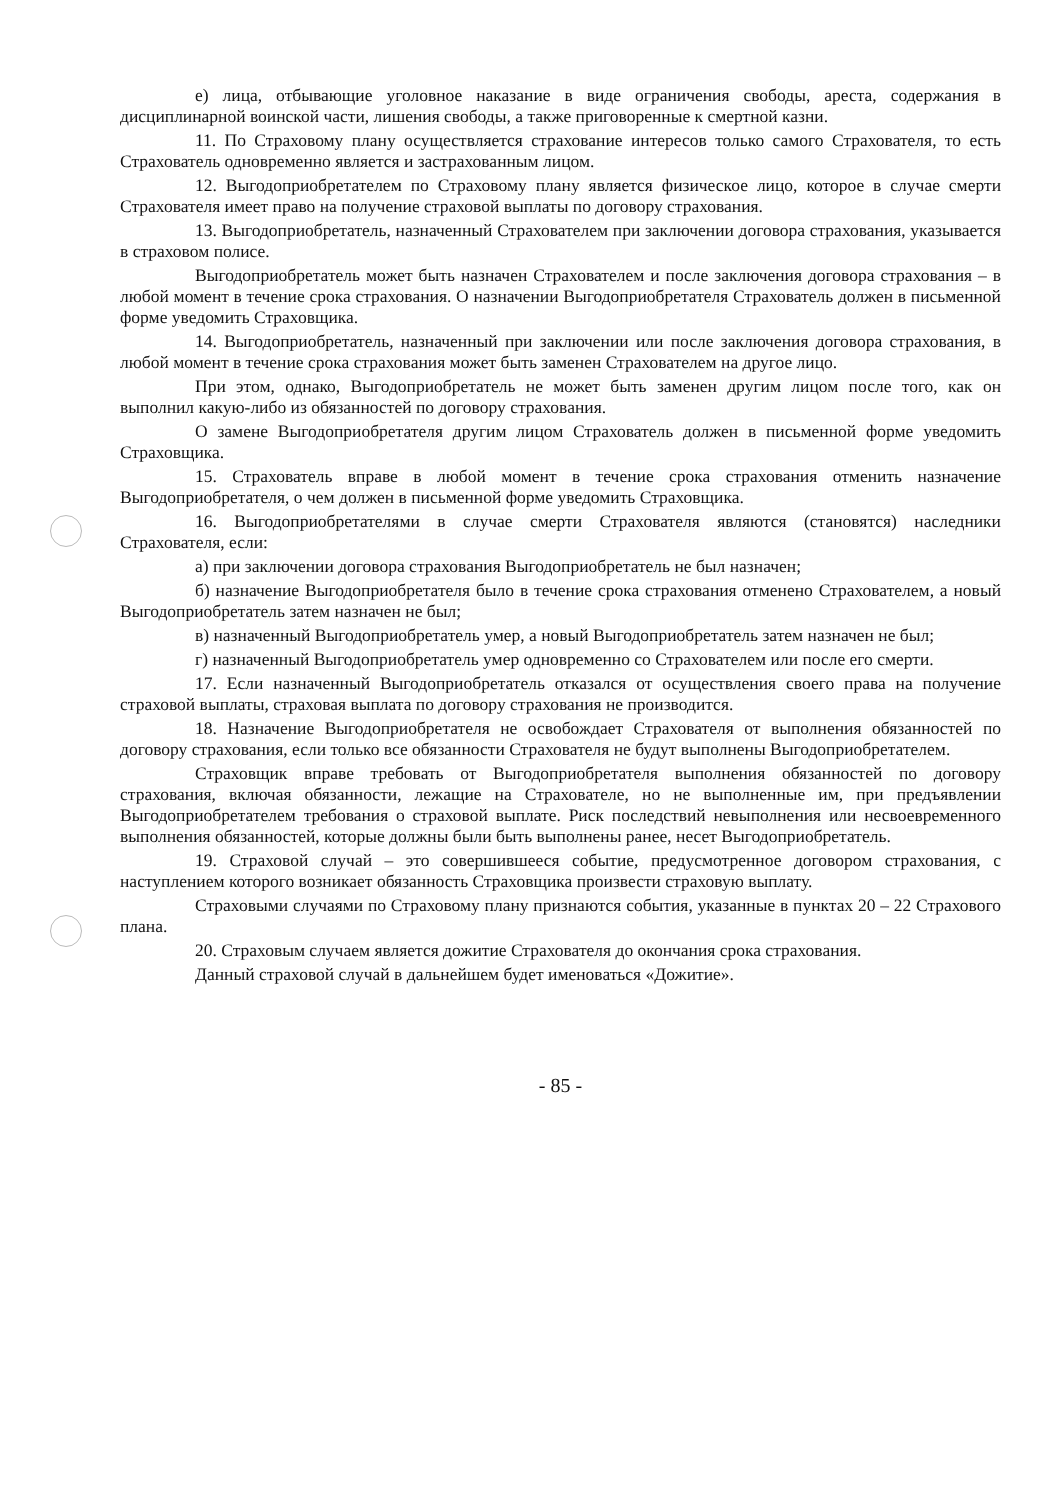е) лица, отбывающие уголовное наказание в виде ограничения свободы, ареста, содержания в дисциплинарной воинской части, лишения свободы, а также приговоренные к смертной казни.
11. По Страховому плану осуществляется страхование интересов только самого Страхователя, то есть Страхователь одновременно является и застрахованным лицом.
12. Выгодоприобретателем по Страховому плану является физическое лицо, которое в случае смерти Страхователя имеет право на получение страховой выплаты по договору страхования.
13. Выгодоприобретатель, назначенный Страхователем при заключении договора страхования, указывается в страховом полисе.
Выгодоприобретатель может быть назначен Страхователем и после заключения договора страхования – в любой момент в течение срока страхования. О назначении Выгодоприобретателя Страхователь должен в письменной форме уведомить Страховщика.
14. Выгодоприобретатель, назначенный при заключении или после заключения договора страхования, в любой момент в течение срока страхования может быть заменен Страхователем на другое лицо.
При этом, однако, Выгодоприобретатель не может быть заменен другим лицом после того, как он выполнил какую-либо из обязанностей по договору страхования.
О замене Выгодоприобретателя другим лицом Страхователь должен в письменной форме уведомить Страховщика.
15. Страхователь вправе в любой момент в течение срока страхования отменить назначение Выгодоприобретателя, о чем должен в письменной форме уведомить Страховщика.
16. Выгодоприобретателями в случае смерти Страхователя являются (становятся) наследники Страхователя, если:
а) при заключении договора страхования Выгодоприобретатель не был назначен;
б) назначение Выгодоприобретателя было в течение срока страхования отменено Страхователем, а новый Выгодоприобретатель затем назначен не был;
в) назначенный Выгодоприобретатель умер, а новый Выгодоприобретатель затем назначен не был;
г) назначенный Выгодоприобретатель умер одновременно со Страхователем или после его смерти.
17. Если назначенный Выгодоприобретатель отказался от осуществления своего права на получение страховой выплаты, страховая выплата по договору страхования не производится.
18. Назначение Выгодоприобретателя не освобождает Страхователя от выполнения обязанностей по договору страхования, если только все обязанности Страхователя не будут выполнены Выгодоприобретателем.
Страховщик вправе требовать от Выгодоприобретателя выполнения обязанностей по договору страхования, включая обязанности, лежащие на Страхователе, но не выполненные им, при предъявлении Выгодоприобретателем требования о страховой выплате. Риск последствий невыполнения или несвоевременного выполнения обязанностей, которые должны были быть выполнены ранее, несет Выгодоприобретатель.
19. Страховой случай – это совершившееся событие, предусмотренное договором страхования, с наступлением которого возникает обязанность Страховщика произвести страховую выплату.
Страховыми случаями по Страховому плану признаются события, указанные в пунктах 20 – 22 Страхового плана.
20. Страховым случаем является дожитие Страхователя до окончания срока страхования.
Данный страховой случай в дальнейшем будет именоваться «Дожитие».
- 85 -